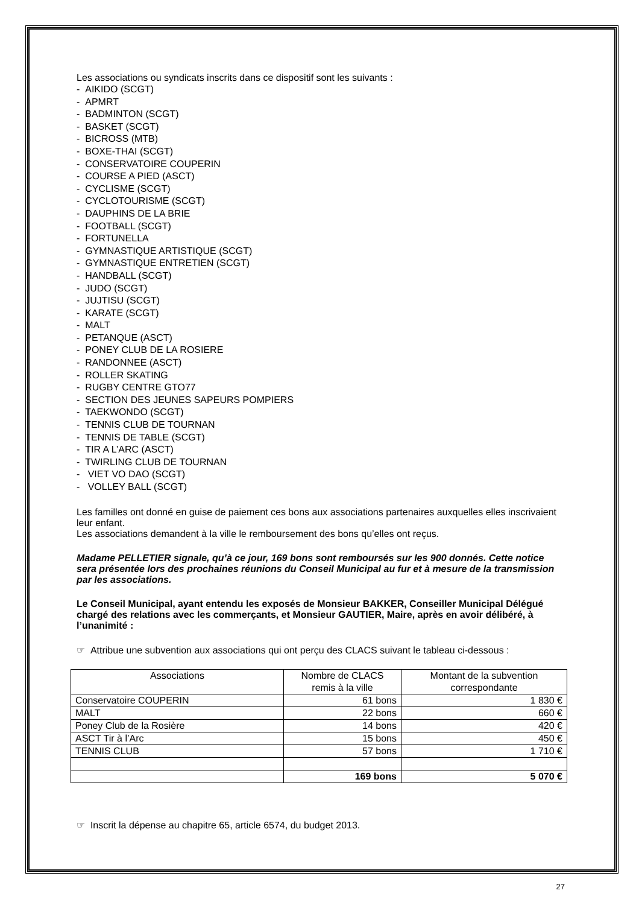Les associations ou syndicats inscrits dans ce dispositif sont les suivants :
- AIKIDO (SCGT)
- APMRT
- BADMINTON (SCGT)
- BASKET (SCGT)
- BICROSS (MTB)
- BOXE-THAI (SCGT)
- CONSERVATOIRE COUPERIN
- COURSE A PIED (ASCT)
- CYCLISME (SCGT)
- CYCLOTOURISME (SCGT)
- DAUPHINS DE LA BRIE
- FOOTBALL (SCGT)
- FORTUNELLA
- GYMNASTIQUE ARTISTIQUE (SCGT)
- GYMNASTIQUE ENTRETIEN (SCGT)
- HANDBALL (SCGT)
- JUDO (SCGT)
- JUJTISU (SCGT)
- KARATE (SCGT)
- MALT
- PETANQUE (ASCT)
- PONEY CLUB DE LA ROSIERE
- RANDONNEE (ASCT)
- ROLLER SKATING
- RUGBY CENTRE GTO77
- SECTION DES JEUNES SAPEURS POMPIERS
- TAEKWONDO (SCGT)
- TENNIS CLUB DE TOURNAN
- TENNIS DE TABLE (SCGT)
- TIR A L’ARC (ASCT)
- TWIRLING CLUB DE TOURNAN
- VIET VO DAO (SCGT)
- VOLLEY BALL (SCGT)
Les familles ont donné en guise de paiement ces bons aux associations partenaires auxquelles elles inscrivaient leur enfant.
Les associations demandent à la ville le remboursement des bons qu’elles ont reçus.
Madame PELLETIER signale, qu’à ce jour, 169 bons sont remboursés sur les 900 donnés. Cette notice sera présentée lors des prochaines réunions du Conseil Municipal au fur et à mesure de la transmission par les associations.
Le Conseil Municipal, ayant entendu les exposés de Monsieur BAKKER, Conseiller Municipal Délégué chargé des relations avec les commerçants, et Monsieur GAUTIER, Maire, après en avoir délibéré, à l’unanimité :
☞ Attribue une subvention aux associations qui ont perçu des CLACS suivant le tableau ci-dessous :
| Associations | Nombre de CLACS remis à la ville | Montant de la subvention correspondante |
| Conservatoire COUPERIN | 61 bons | 1 830 € |
| MALT | 22 bons | 660 € |
| Poney Club de la Rosière | 14 bons | 420 € |
| ASCT Tir à l’Arc | 15 bons | 450 € |
| TENNIS CLUB | 57 bons | 1 710 € |
| | 169 bons | 5 070 € |
☞ Inscrit la dépense au chapitre 65, article 6574, du budget 2013.
27